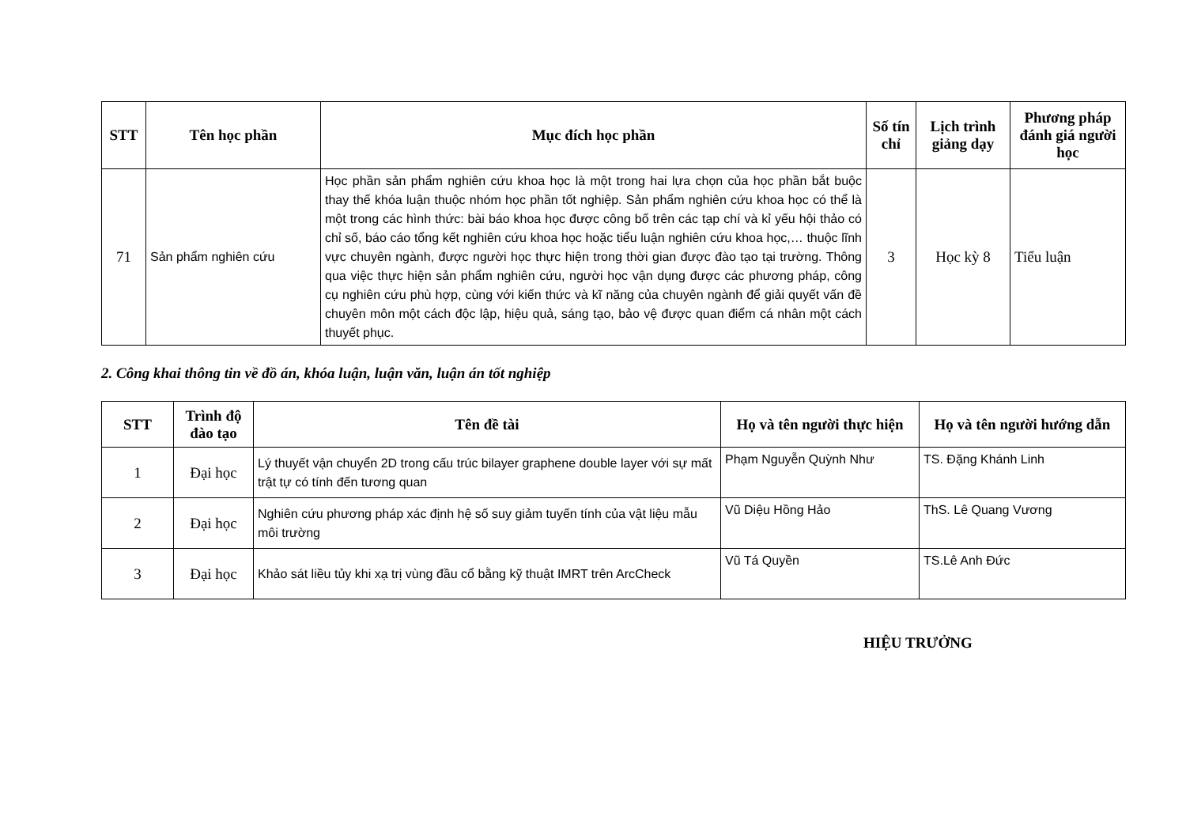| STT | Tên học phần | Mục đích học phần | Số tín chỉ | Lịch trình giảng dạy | Phương pháp đánh giá người học |
| --- | --- | --- | --- | --- | --- |
| 71 | Sản phẩm nghiên cứu | Học phần sản phẩm nghiên cứu khoa học là một trong hai lựa chọn của học phần bắt buộc thay thế khóa luận thuộc nhóm học phần tốt nghiệp. Sản phẩm nghiên cứu khoa học có thể là một trong các hình thức: bài báo khoa học được công bố trên các tạp chí và kỉ yếu hội thảo có chỉ số, báo cáo tổng kết nghiên cứu khoa học hoặc tiểu luận nghiên cứu khoa học,… thuộc lĩnh vực chuyên ngành, được người học thực hiện trong thời gian được đào tạo tại trường. Thông qua việc thực hiện sản phẩm nghiên cứu, người học vận dụng được các phương pháp, công cụ nghiên cứu phù hợp, cùng với kiến thức và kĩ năng của chuyên ngành để giải quyết vấn đề chuyên môn một cách độc lập, hiệu quả, sáng tạo, bảo vệ được quan điểm cá nhân một cách thuyết phục. | 3 | Học kỳ 8 | Tiểu luận |
2. Công khai thông tin về đồ án, khóa luận, luận văn, luận án tốt nghiệp
| STT | Trình độ đào tạo | Tên đề tài | Họ và tên người thực hiện | Họ và tên người hướng dẫn |
| --- | --- | --- | --- | --- |
| 1 | Đại học | Lý thuyết vận chuyển 2D trong cấu trúc bilayer graphene double layer với sự mất trật tự có tính đến tương quan | Phạm Nguyễn Quỳnh Như | TS. Đặng Khánh Linh |
| 2 | Đại học | Nghiên cứu phương pháp xác định hệ số suy giảm tuyến tính của vật liệu mẫu môi trường | Vũ Diệu Hồng Hảo | ThS. Lê Quang Vương |
| 3 | Đại học | Khảo sát liều tủy khi xạ trị vùng đầu cổ bằng kỹ thuật IMRT trên ArcCheck | Vũ Tá Quyền | TS.Lê Anh Đức |
HIỆU TRƯỞNG